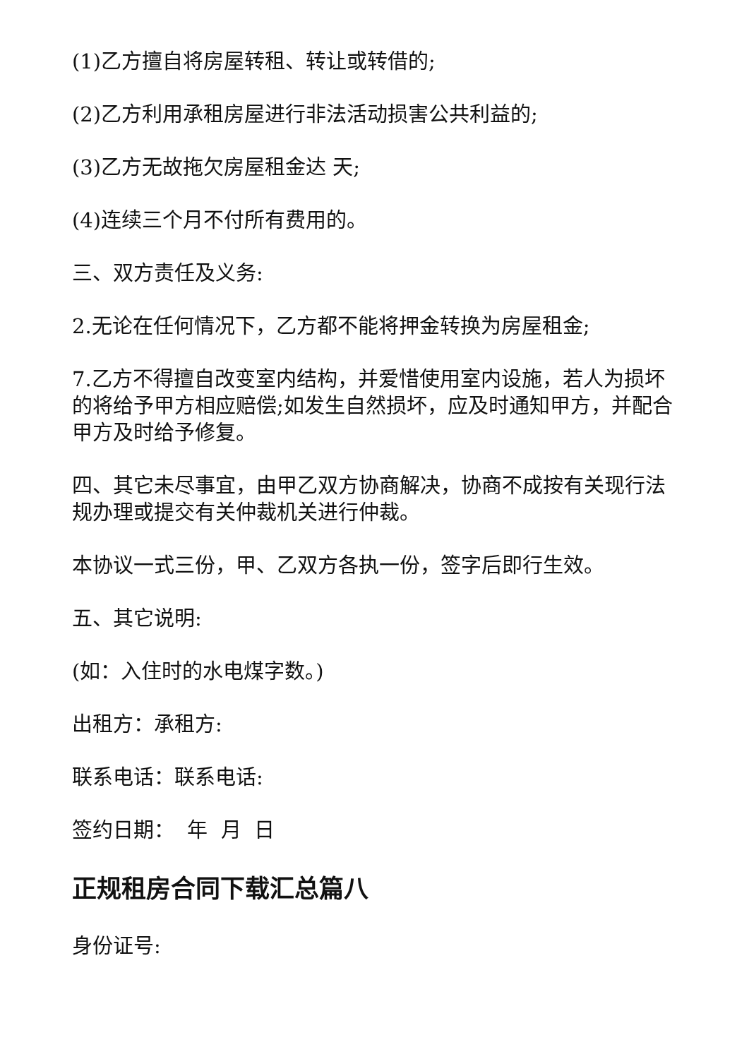(1)乙方擅自将房屋转租、转让或转借的;
(2)乙方利用承租房屋进行非法活动损害公共利益的;
(3)乙方无故拖欠房屋租金达 天;
(4)连续三个月不付所有费用的。
三、双方责任及义务:
2.无论在任何情况下，乙方都不能将押金转换为房屋租金;
7.乙方不得擅自改变室内结构，并爱惜使用室内设施，若人为损坏的将给予甲方相应赔偿;如发生自然损坏，应及时通知甲方，并配合甲方及时给予修复。
四、其它未尽事宜，由甲乙双方协商解决，协商不成按有关现行法规办理或提交有关仲裁机关进行仲裁。
本协议一式三份，甲、乙双方各执一份，签字后即行生效。
五、其它说明:
(如：入住时的水电煤字数。)
出租方：承租方:
联系电话：联系电话:
签约日期： 年 月 日
正规租房合同下载汇总篇八
身份证号: